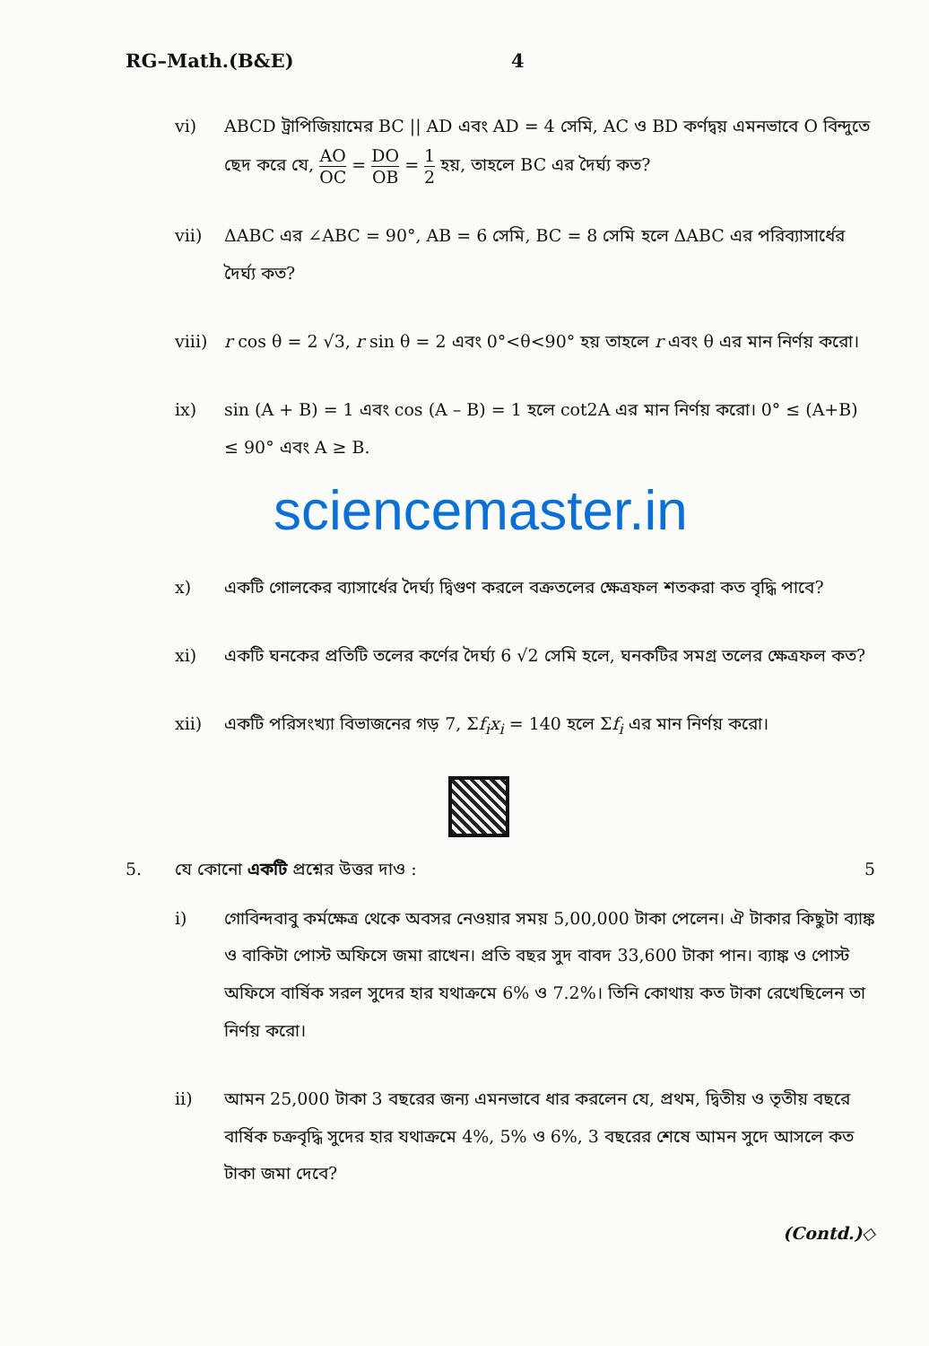RG–Math.(B&E) 4
vi) ABCD ট্রাপিজিয়ামের BC || AD এবং AD = 4 সেমি, AC ও BD কর্ণদ্বয় এমনভাবে O বিন্দুতে ছেদ করে যে, AO OC = DO OB = 1 2 হয়, তাহলে BC এর দৈর্ঘ্য কত?
vii) ΔABC এর ∠ABC = 90°, AB = 6 সেমি, BC = 8 সেমি হলে ΔABC এর পরিব্যাসার্ধের দৈর্ঘ্য কত?
viii)
r cos θ = 2 √3, r sin θ = 2 এবং 0°<θ<90° হয় তাহলে r এবং θ এর মান নির্ণয় করো।
ix) sin (A + B) = 1 এবং cos (A – B) = 1 হলে cot2A এর মান নির্ণয় করো। 0° ≤ (A+B) ≤ 90° এবং A ≥ B.
sciencemaster.in
x) একটি গোলকের ব্যাসার্ধের দৈর্ঘ্য দ্বিগুণ করলে বক্রতলের ক্ষেত্রফল শতকরা কত বৃদ্ধি পাবে?
xi) একটি ঘনকের প্রতিটি তলের কর্ণের দৈর্ঘ্য 6 √2 সেমি হলে, ঘনকটির সমগ্র তলের ক্ষেত্রফল কত?
xii) একটি পরিসংখ্যা বিভাজনের গড় 7, Σf<sub>i</sub>x<sub>i</sub> = 140 হলে Σf<sub>i</sub> এর মান নির্ণয় করো।
5. যে কোনো একটি প্রশ্নের উত্তর দাও : 5
i) গোবিন্দবাবু কর্মক্ষেত্র থেকে অবসর নেওয়ার সময় 5,00,000 টাকা পেলেন। ঐ টাকার কিছুটা ব্যাঙ্ক ও বাকিটা পোস্ট অফিসে জমা রাখেন। প্রতি বছর সুদ বাবদ 33,600 টাকা পান। ব্যাঙ্ক ও পোস্ট অফিসে বার্ষিক সরল সুদের হার যথাক্রমে 6% ও 7.2%। তিনি কোথায় কত টাকা রেখেছিলেন তা নির্ণয় করো।
ii) আমন 25,000 টাকা 3 বছরের জন্য এমনভাবে ধার করলেন যে, প্রথম, দ্বিতীয় ও তৃতীয় বছরে বার্ষিক চক্রবৃদ্ধি সুদের হার যথাক্রমে 4%, 5% ও 6%, 3 বছরের শেষে আমন সুদে আসলে কত টাকা জমা দেবে?
(Contd.)◇